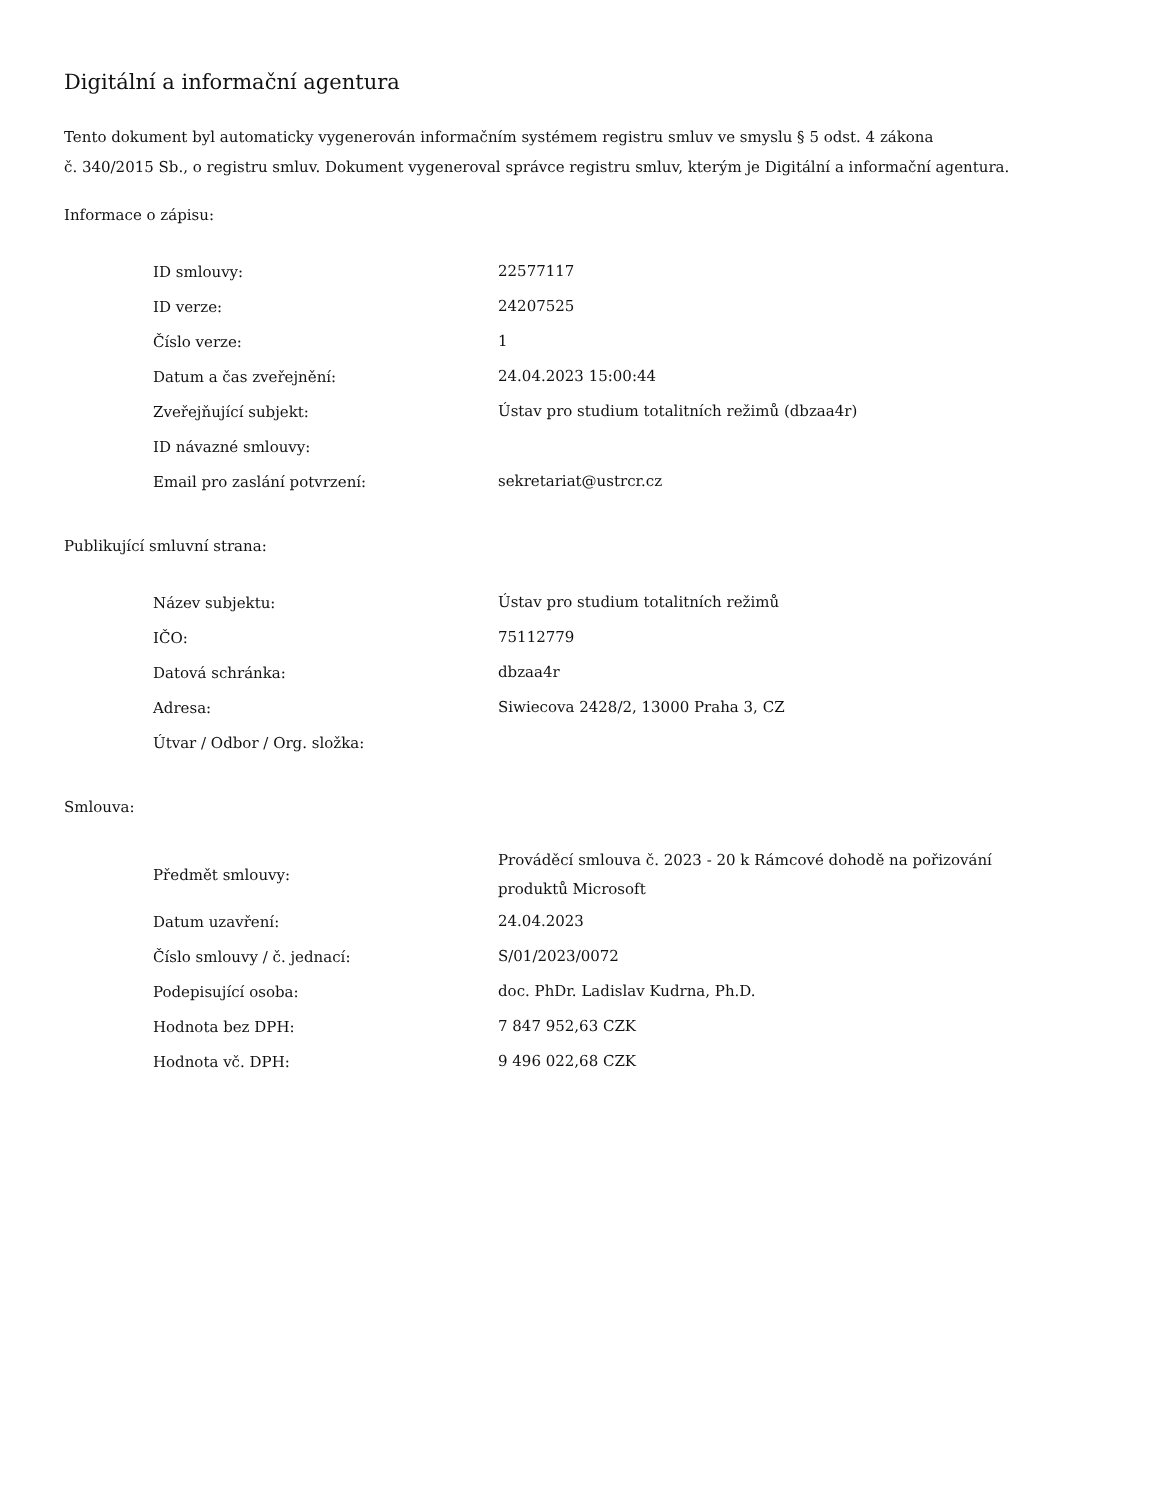Digitální a informační agentura
Tento dokument byl automaticky vygenerován informačním systémem registru smluv ve smyslu § 5 odst. 4 zákona
č. 340/2015 Sb., o registru smluv. Dokument vygeneroval správce registru smluv, kterým je Digitální a informační agentura.
Informace o zápisu:
| ID smlouvy: | 22577117 |
| ID verze: | 24207525 |
| Číslo verze: | 1 |
| Datum a čas zveřejnění: | 24.04.2023 15:00:44 |
| Zveřejňující subjekt: | Ústav pro studium totalitních režimů (dbzaa4r) |
| ID návazné smlouvy: | |
| Email pro zaslání potvrzení: | sekretariat@ustrcr.cz |
Publikující smluvní strana:
| Název subjektu: | Ústav pro studium totalitních režimů |
| IČO: | 75112779 |
| Datová schránka: | dbzaa4r |
| Adresa: | Siwiecova 2428/2, 13000 Praha 3, CZ |
| Útvar / Odbor / Org. složka: | |
Smlouva:
| Předmět smlouvy: | Prováděcí smlouva č. 2023 - 20 k Rámcové dohodě na pořizování produktů Microsoft |
| Datum uzavření: | 24.04.2023 |
| Číslo smlouvy / č. jednací: | S/01/2023/0072 |
| Podepisující osoba: | doc. PhDr. Ladislav Kudrna, Ph.D. |
| Hodnota bez DPH: | 7 847 952,63 CZK |
| Hodnota vč. DPH: | 9 496 022,68 CZK |